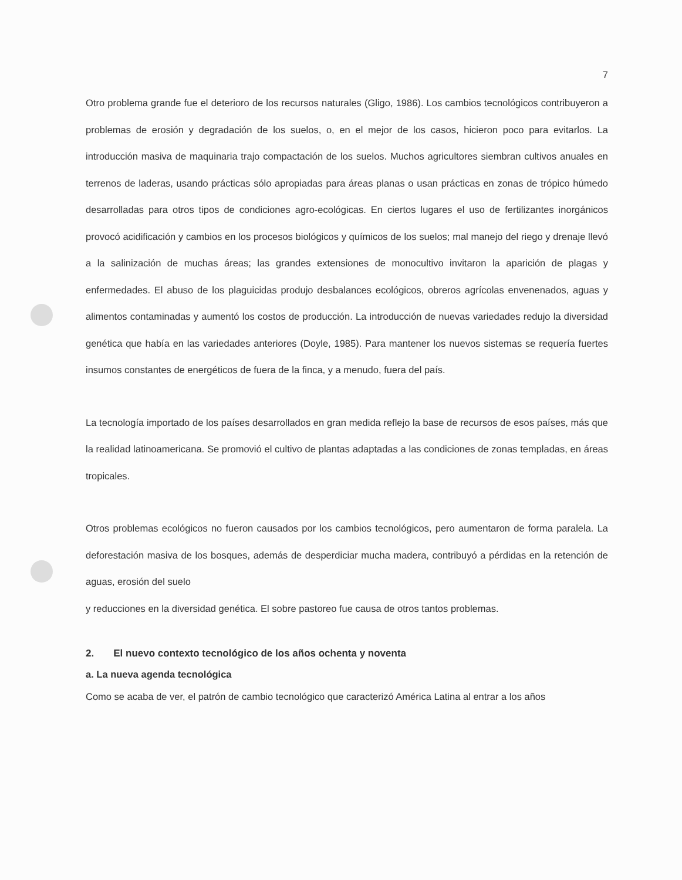7
Otro problema grande fue el deterioro de los recursos naturales (Gligo, 1986). Los cambios tecnológicos contribuyeron a problemas de erosión y degradación de los suelos, o, en el mejor de los casos, hicieron poco para evitarlos. La introducción masiva de maquinaria trajo compactación de los suelos. Muchos agricultores siembran cultivos anuales en terrenos de laderas, usando prácticas sólo apropiadas para áreas planas o usan prácticas en zonas de trópico húmedo desarrolladas para otros tipos de condiciones agro-ecológicas. En ciertos lugares el uso de fertilizantes inorgánicos provocó acidificación y cambios en los procesos biológicos y químicos de los suelos; mal manejo del riego y drenaje llevó a la salinización de muchas áreas; las grandes extensiones de monocultivo invitaron la aparición de plagas y enfermedades. El abuso de los plaguicidas produjo desbalances ecológicos, obreros agrícolas envenenados, aguas y alimentos contaminadas y aumentó los costos de producción. La introducción de nuevas variedades redujo la diversidad genética que había en las variedades anteriores (Doyle, 1985). Para mantener los nuevos sistemas se requería fuertes insumos constantes de energéticos de fuera de la finca, y a menudo, fuera del país.
La tecnología importado de los países desarrollados en gran medida reflejo la base de recursos de esos países, más que la realidad latinoamericana. Se promovió el cultivo de plantas adaptadas a las condiciones de zonas templadas, en áreas tropicales.
Otros problemas ecológicos no fueron causados por los cambios tecnológicos, pero aumentaron de forma paralela. La deforestación masiva de los bosques, además de desperdiciar mucha madera, contribuyó a pérdidas en la retención de aguas, erosión del suelo
y reducciones en la diversidad genética. El sobre pastoreo fue causa de otros tantos problemas.
2. El nuevo contexto tecnológico de los años ochenta y noventa
a. La nueva agenda tecnológica
Como se acaba de ver, el patrón de cambio tecnológico que caracterizó América Latina al entrar a los años